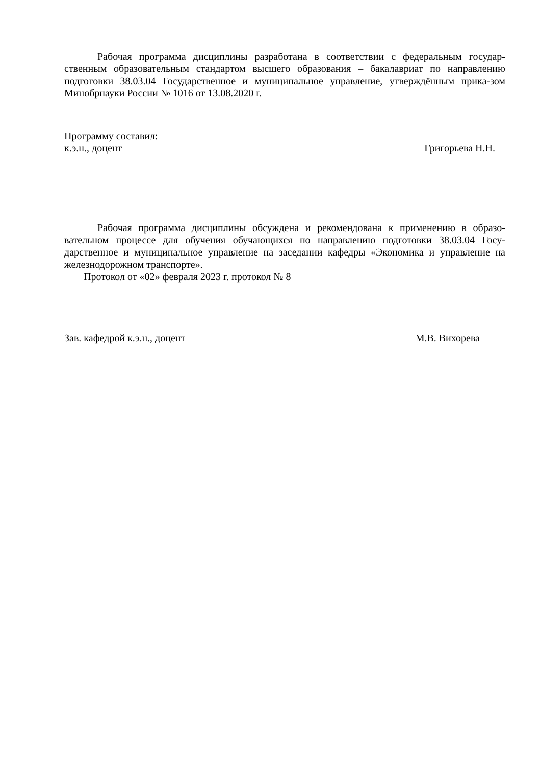Рабочая программа дисциплины разработана в соответствии с федеральным государ-ственным образовательным стандартом высшего образования – бакалавриат по направлению подготовки 38.03.04 Государственное и муниципальное управление, утверждённым прика-зом Минобрнауки России № 1016 от 13.08.2020 г.
Программу составил:
к.э.н., доцент Григорьева Н.Н.
Рабочая программа дисциплины обсуждена и рекомендована к применению в образо-вательном процессе для обучения обучающихся по направлению подготовки 38.03.04 Госу-дарственное и муниципальное управление на заседании кафедры «Экономика и управление на железнодорожном транспорте».
Протокол от «02» февраля 2023 г. протокол № 8
Зав. кафедрой к.э.н., доцент М.В. Вихорева